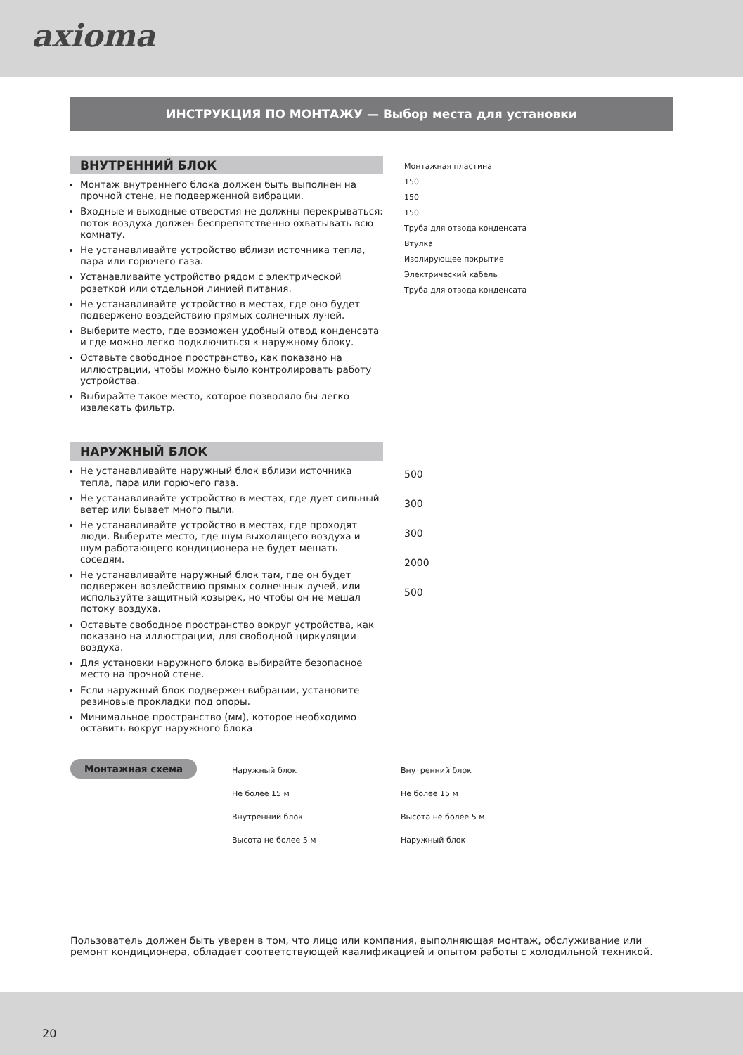axioma
ИНСТРУКЦИЯ ПО МОНТАЖУ — Выбор места для установки
ВНУТРЕННИЙ БЛОК
Монтаж внутреннего блока должен быть выполнен на прочной стене, не подверженной вибрации.
Входные и выходные отверстия не должны перекрываться: поток воздуха должен беспрепятственно охватывать всю комнату.
Не устанавливайте устройство вблизи источника тепла, пара или горючего газа.
Устанавливайте устройство рядом с электрической розеткой или отдельной линией питания.
Не устанавливайте устройство в местах, где оно будет подвержено воздействию прямых солнечных лучей.
Выберите место, где возможен удобный отвод конденсата и где можно легко подключиться к наружному блоку.
Оставьте свободное пространство, как показано на иллюстрации, чтобы можно было контролировать работу устройства.
Выбирайте такое место, которое позволяло бы легко извлекать фильтр.
Монтажная пластина
150
150
150
Труба для отвода конденсата
Втулка
Изолирующее покрытие
Электрический кабель
Труба для отвода конденсата
НАРУЖНЫЙ БЛОК
Не устанавливайте наружный блок вблизи источника тепла, пара или горючего газа.
Не устанавливайте устройство в местах, где дует сильный ветер или бывает много пыли.
Не устанавливайте устройство в местах, где проходят люди. Выберите место, где шум выходящего воздуха и шум работающего кондиционера не будет мешать соседям.
Не устанавливайте наружный блок там, где он будет подвержен воздействию прямых солнечных лучей, или используйте защитный козырек, но чтобы он не мешал потоку воздуха.
Оставьте свободное пространство вокруг устройства, как показано на иллюстрации, для свободной циркуляции воздуха.
Для установки наружного блока выбирайте безопасное место на прочной стене.
Если наружный блок подвержен вибрации, установите резиновые прокладки под опоры.
Минимальное пространство (мм), которое необходимо оставить вокруг наружного блока
500
300
300
2000
500
Монтажная схема
Наружный блок
Не более 15 м
Внутренний блок
Высота не более 5 м
Внутренний блок
Не более 15 м
Высота не более 5 м
Наружный блок
Пользователь должен быть уверен в том, что лицо или компания, выполняющая монтаж, обслуживание или ремонт кондиционера, обладает соответствующей квалификацией и опытом работы с холодильной техникой.
20